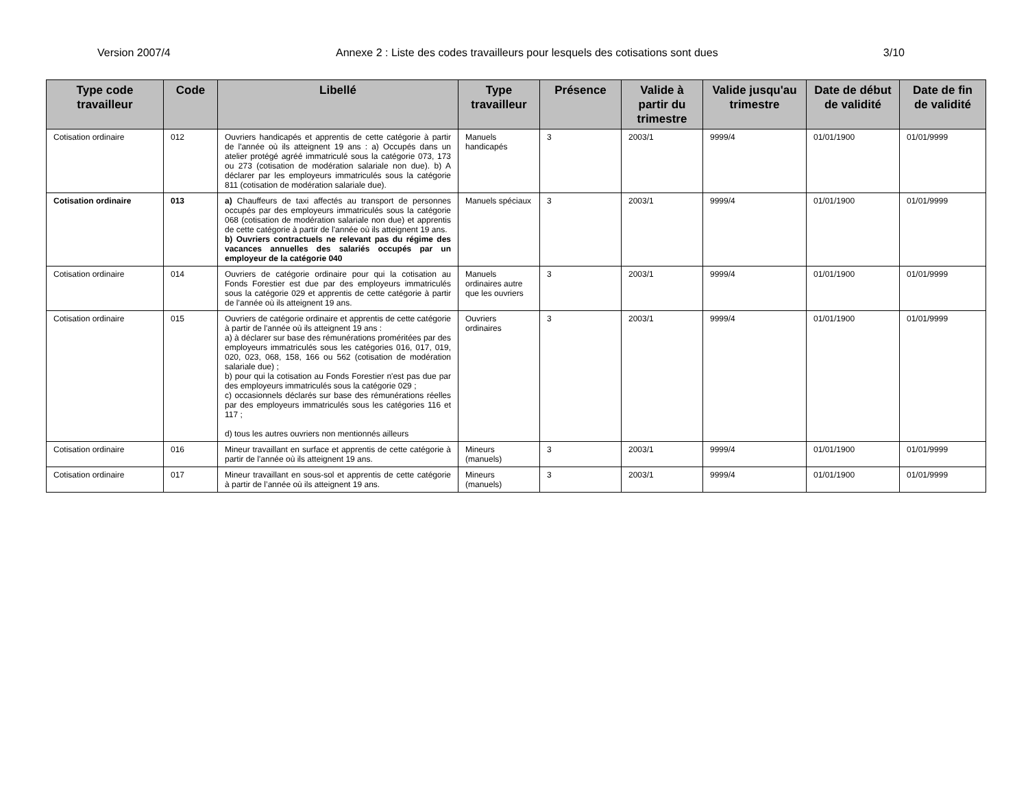Version 2007/4 Annexe 2 : Liste des codes travailleurs pour lesquels des cotisations sont dues 3/10
| Type code travailleur | Code | Libellé | Type travailleur | Présence | Valide à partir du trimestre | Valide jusqu'au trimestre | Date de début de validité | Date de fin de validité |
| --- | --- | --- | --- | --- | --- | --- | --- | --- |
| Cotisation ordinaire | 012 | Ouvriers handicapés et apprentis de cette catégorie à partir de l'année où ils atteignent 19 ans : a) Occupés dans un atelier protégé agréé immatriculé sous la catégorie 073, 173 ou 273 (cotisation de modération salariale non due). b) A déclarer par les employeurs immatriculés sous la catégorie 811 (cotisation de modération salariale due). | Manuels handicapés | 3 | 2003/1 | 9999/4 | 01/01/1900 | 01/01/9999 |
| Cotisation ordinaire | 013 | a) Chauffeurs de taxi affectés au transport de personnes occupés par des employeurs immatriculés sous la catégorie 068 (cotisation de modération salariale non due) et apprentis de cette catégorie à partir de l'année où ils atteignent 19 ans. b) Ouvriers contractuels ne relevant pas du régime des vacances annuelles des salariés occupés par un employeur de la catégorie 040 | Manuels spéciaux | 3 | 2003/1 | 9999/4 | 01/01/1900 | 01/01/9999 |
| Cotisation ordinaire | 014 | Ouvriers de catégorie ordinaire pour qui la cotisation au Fonds Forestier est due par des employeurs immatriculés sous la catégorie 029 et apprentis de cette catégorie à partir de l’année où ils atteignent 19 ans. | Manuels ordinaires autre que les ouvriers | 3 | 2003/1 | 9999/4 | 01/01/1900 | 01/01/9999 |
| Cotisation ordinaire | 015 | Ouvriers de catégorie ordinaire et apprentis de cette catégorie à partir de l'année où ils atteignent 19 ans : a) à déclarer sur base des rémunérations proméritées par des employeurs immatriculés sous les catégories 016, 017, 019, 020, 023, 068, 158, 166 ou 562 (cotisation de modération salariale due) ; b) pour qui la cotisation au Fonds Forestier n'est pas due par des employeurs immatriculés sous la catégorie 029 ; c) occasionnels déclarés sur base des rémunérations réelles par des employeurs immatriculés sous les catégories 116 et 117 ; d) tous les autres ouvriers non mentionnés ailleurs | Ouvriers ordinaires | 3 | 2003/1 | 9999/4 | 01/01/1900 | 01/01/9999 |
| Cotisation ordinaire | 016 | Mineur travaillant en surface et apprentis de cette catégorie à partir de l'année où ils atteignent 19 ans. | Mineurs (manuels) | 3 | 2003/1 | 9999/4 | 01/01/1900 | 01/01/9999 |
| Cotisation ordinaire | 017 | Mineur travaillant en sous-sol et apprentis de cette catégorie à partir de l’année où ils atteignent 19 ans. | Mineurs (manuels) | 3 | 2003/1 | 9999/4 | 01/01/1900 | 01/01/9999 |